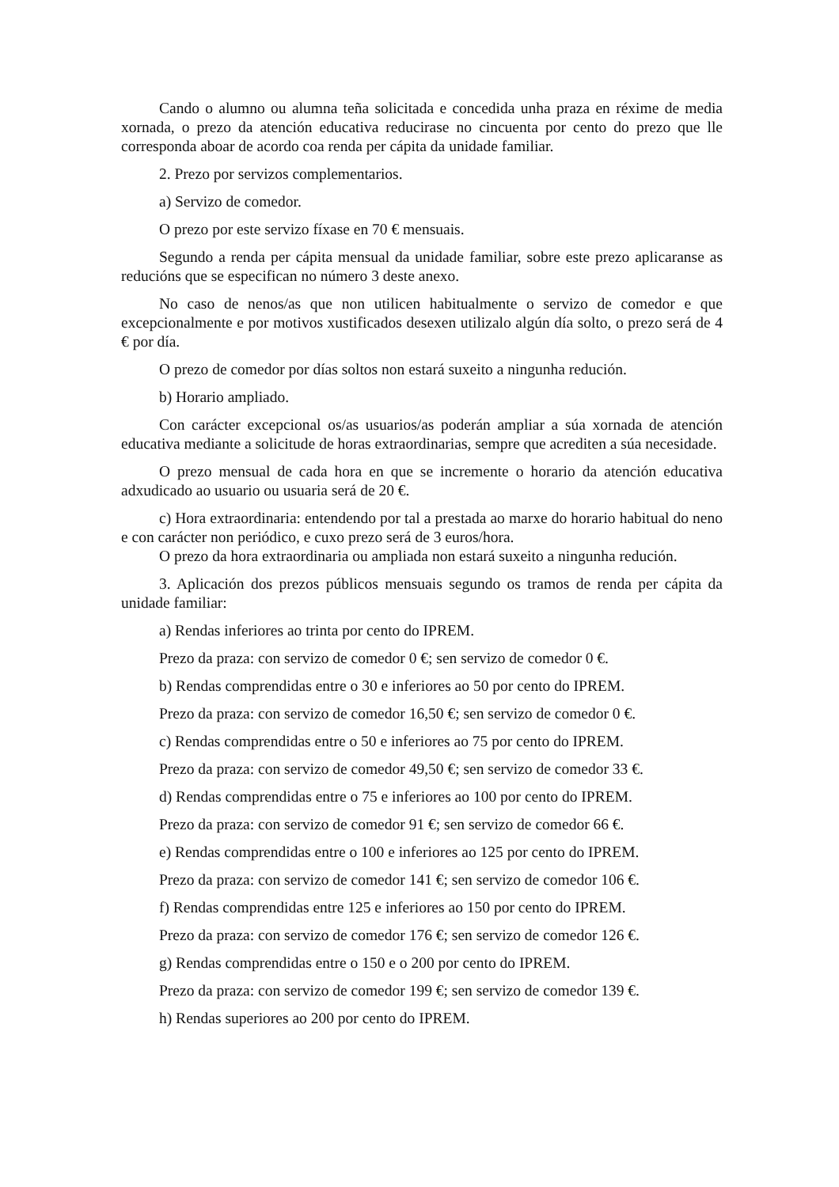Cando o alumno ou alumna teña solicitada e concedida unha praza en réxime de media xornada, o prezo da atención educativa reducirase no cincuenta por cento do prezo que lle corresponda aboar de acordo coa renda per cápita da unidade familiar.
2. Prezo por servizos complementarios.
a) Servizo de comedor.
O prezo por este servizo fíxase en 70 € mensuais.
Segundo a renda per cápita mensual da unidade familiar, sobre este prezo aplicaranse as reducións que se especifican no número 3 deste anexo.
No caso de nenos/as que non utilicen habitualmente o servizo de comedor e que excepcionalmente e por motivos xustificados desexen utilizalo algún día solto, o prezo será de 4 € por día.
O prezo de comedor por días soltos non estará suxeito a ningunha redución.
b) Horario ampliado.
Con carácter excepcional os/as usuarios/as poderán ampliar a súa xornada de atención educativa mediante a solicitude de horas extraordinarias, sempre que acrediten a súa necesidade.
O prezo mensual de cada hora en que se incremente o horario da atención educativa adxudicado ao usuario ou usuaria será de 20 €.
c) Hora extraordinaria: entendendo por tal a prestada ao marxe do horario habitual do neno e con carácter non periódico, e cuxo prezo será de 3 euros/hora.
O prezo da hora extraordinaria ou ampliada non estará suxeito a ningunha redución.
3. Aplicación dos prezos públicos mensuais segundo os tramos de renda per cápita da unidade familiar:
a) Rendas inferiores ao trinta por cento do IPREM.
Prezo da praza: con servizo de comedor 0 €; sen servizo de comedor 0 €.
b) Rendas comprendidas entre o 30 e inferiores ao 50 por cento do IPREM.
Prezo da praza: con servizo de comedor 16,50 €; sen servizo de comedor 0 €.
c) Rendas comprendidas entre o 50 e inferiores ao 75 por cento do IPREM.
Prezo da praza: con servizo de comedor 49,50 €; sen servizo de comedor 33 €.
d) Rendas comprendidas entre o 75 e inferiores ao 100 por cento do IPREM.
Prezo da praza: con servizo de comedor 91 €; sen servizo de comedor 66 €.
e) Rendas comprendidas entre o 100 e inferiores ao 125 por cento do IPREM.
Prezo da praza: con servizo de comedor 141 €; sen servizo de comedor 106 €.
f) Rendas comprendidas entre 125 e inferiores ao 150 por cento do IPREM.
Prezo da praza: con servizo de comedor 176 €; sen servizo de comedor 126 €.
g) Rendas comprendidas entre o 150 e o 200 por cento do IPREM.
Prezo da praza: con servizo de comedor 199 €; sen servizo de comedor 139 €.
h) Rendas superiores ao 200 por cento do IPREM.